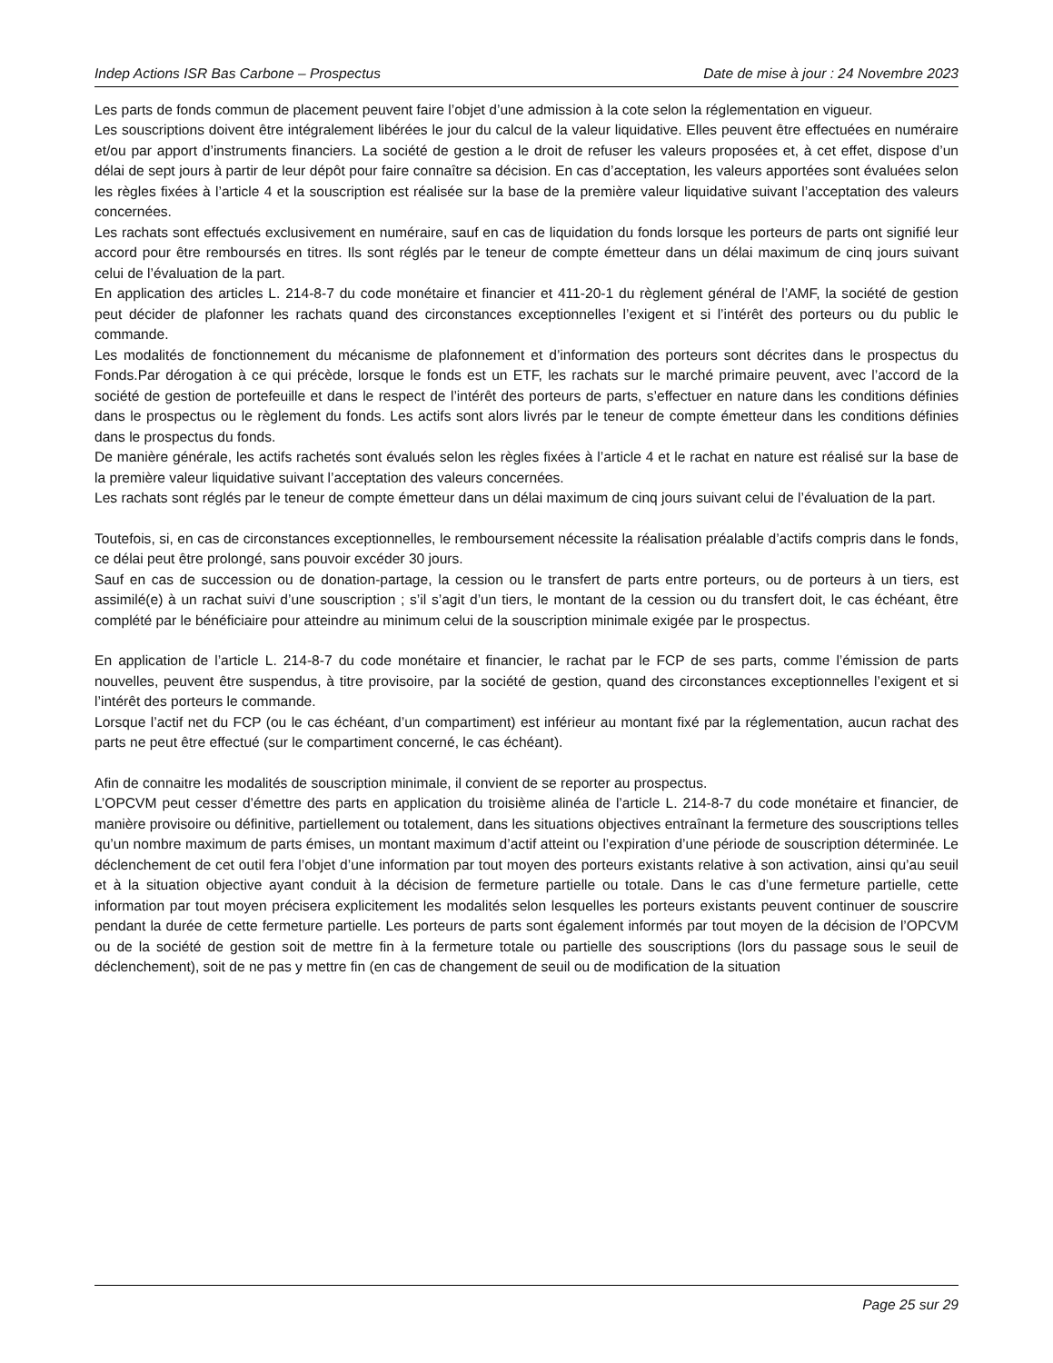Indep Actions ISR Bas Carbone – Prospectus Date de mise à jour : 24 Novembre 2023
Les parts de fonds commun de placement peuvent faire l’objet d’une admission à la cote selon la réglementation en vigueur.
Les souscriptions doivent être intégralement libérées le jour du calcul de la valeur liquidative. Elles peuvent être effectuées en numéraire et/ou par apport d’instruments financiers. La société de gestion a le droit de refuser les valeurs proposées et, à cet effet, dispose d’un délai de sept jours à partir de leur dépôt pour faire connaître sa décision. En cas d’acceptation, les valeurs apportées sont évaluées selon les règles fixées à l’article 4 et la souscription est réalisée sur la base de la première valeur liquidative suivant l’acceptation des valeurs concernées.
Les rachats sont effectués exclusivement en numéraire, sauf en cas de liquidation du fonds lorsque les porteurs de parts ont signifié leur accord pour être remboursés en titres. Ils sont réglés par le teneur de compte émetteur dans un délai maximum de cinq jours suivant celui de l’évaluation de la part.
En application des articles L. 214-8-7 du code monétaire et financier et 411-20-1 du règlement général de l’AMF, la société de gestion peut décider de plafonner les rachats quand des circonstances exceptionnelles l’exigent et si l’intérêt des porteurs ou du public le commande.
Les modalités de fonctionnement du mécanisme de plafonnement et d’information des porteurs sont décrites dans le prospectus du Fonds.Par dérogation à ce qui précède, lorsque le fonds est un ETF, les rachats sur le marché primaire peuvent, avec l’accord de la société de gestion de portefeuille et dans le respect de l’intérêt des porteurs de parts, s’effectuer en nature dans les conditions définies dans le prospectus ou le règlement du fonds. Les actifs sont alors livrés par le teneur de compte émetteur dans les conditions définies dans le prospectus du fonds.
De manière générale, les actifs rachetés sont évalués selon les règles fixées à l’article 4 et le rachat en nature est réalisé sur la base de la première valeur liquidative suivant l’acceptation des valeurs concernées.
Les rachats sont réglés par le teneur de compte émetteur dans un délai maximum de cinq jours suivant celui de l’évaluation de la part.
Toutefois, si, en cas de circonstances exceptionnelles, le remboursement nécessite la réalisation préalable d’actifs compris dans le fonds, ce délai peut être prolongé, sans pouvoir excéder 30 jours.
Sauf en cas de succession ou de donation-partage, la cession ou le transfert de parts entre porteurs, ou de porteurs à un tiers, est assimilé(e) à un rachat suivi d’une souscription ; s’il s’agit d’un tiers, le montant de la cession ou du transfert doit, le cas échéant, être complété par le bénéficiaire pour atteindre au minimum celui de la souscription minimale exigée par le prospectus.
En application de l’article L. 214-8-7 du code monétaire et financier, le rachat par le FCP de ses parts, comme l’émission de parts nouvelles, peuvent être suspendus, à titre provisoire, par la société de gestion, quand des circonstances exceptionnelles l’exigent et si l’intérêt des porteurs le commande.
Lorsque l’actif net du FCP (ou le cas échéant, d’un compartiment) est inférieur au montant fixé par la réglementation, aucun rachat des parts ne peut être effectué (sur le compartiment concerné, le cas échéant).
Afin de connaitre les modalités de souscription minimale, il convient de se reporter au prospectus.
L’OPCVM peut cesser d’émettre des parts en application du troisième alinéa de l’article L. 214-8-7 du code monétaire et financier, de manière provisoire ou définitive, partiellement ou totalement, dans les situations objectives entraînant la fermeture des souscriptions telles qu’un nombre maximum de parts émises, un montant maximum d’actif atteint ou l’expiration d’une période de souscription déterminée. Le déclenchement de cet outil fera l’objet d’une information par tout moyen des porteurs existants relative à son activation, ainsi qu’au seuil et à la situation objective ayant conduit à la décision de fermeture partielle ou totale. Dans le cas d’une fermeture partielle, cette information par tout moyen précisera explicitement les modalités selon lesquelles les porteurs existants peuvent continuer de souscrire pendant la durée de cette fermeture partielle. Les porteurs de parts sont également informés par tout moyen de la décision de l’OPCVM ou de la société de gestion soit de mettre fin à la fermeture totale ou partielle des souscriptions (lors du passage sous le seuil de déclenchement), soit de ne pas y mettre fin (en cas de changement de seuil ou de modification de la situation
Page 25 sur 29